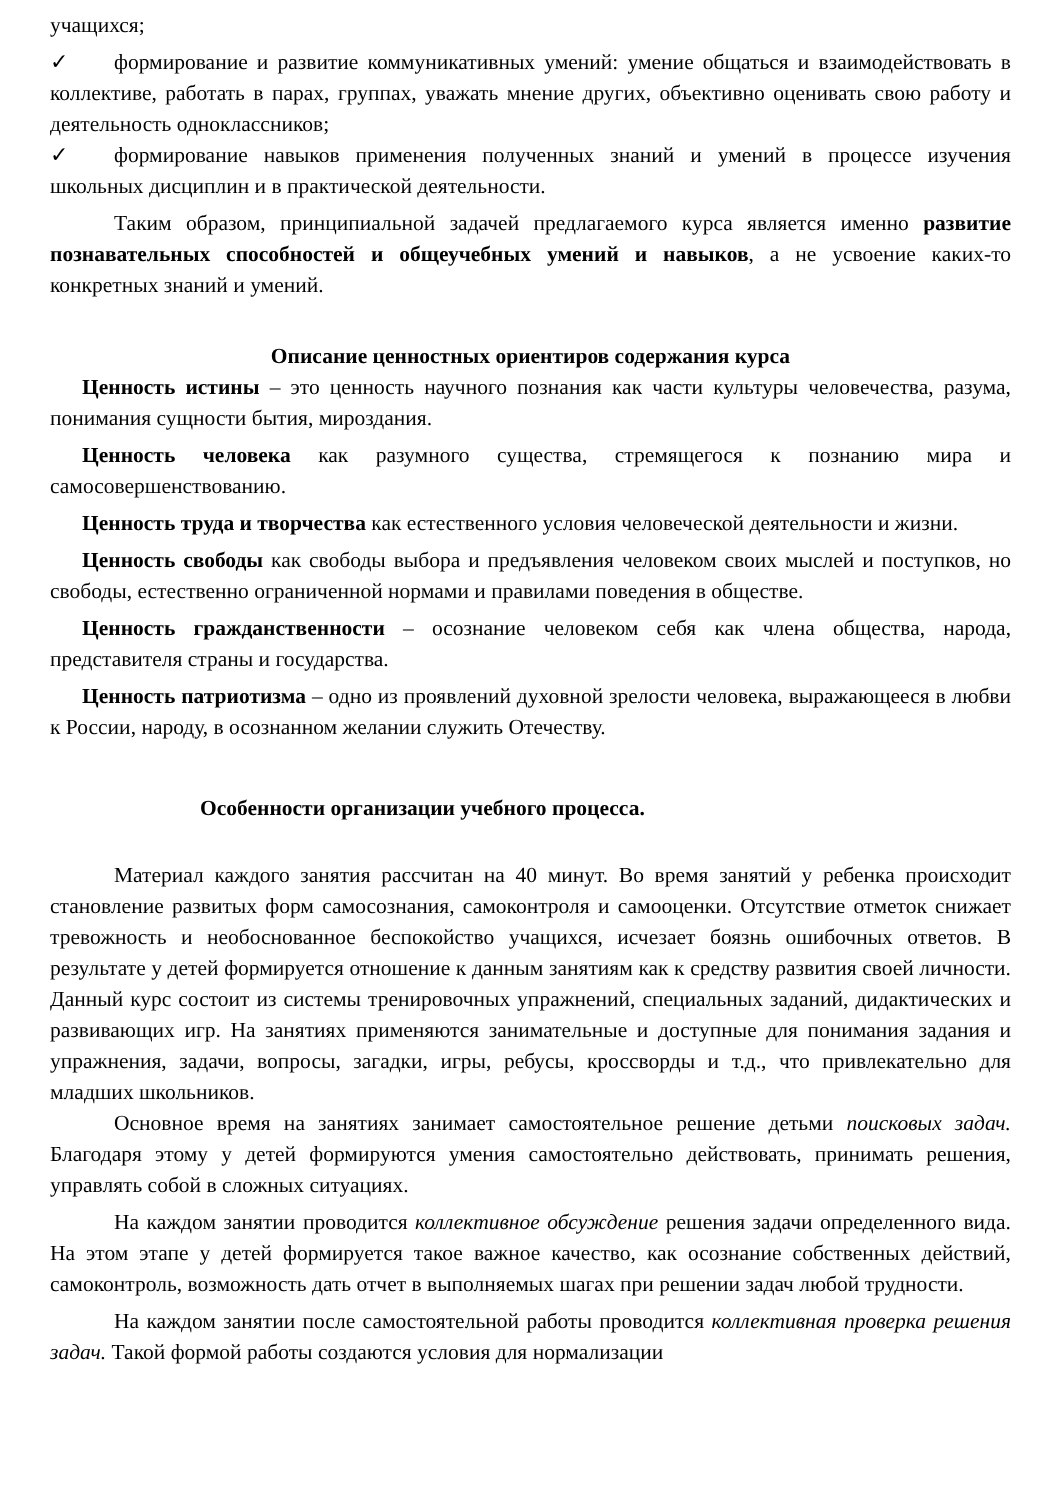учащихся;
✓ формирование и развитие коммуникативных умений: умение общаться и взаимодействовать в коллективе, работать в парах, группах, уважать мнение других, объективно оценивать свою работу и деятельность одноклассников;
✓ формирование навыков применения полученных знаний и умений в процессе изучения школьных дисциплин и в практической деятельности.
Таким образом, принципиальной задачей предлагаемого курса является именно развитие познавательных способностей и общеучебных умений и навыков, а не усвоение каких-то конкретных знаний и умений.
Описание ценностных ориентиров содержания курса
Ценность истины – это ценность научного познания как части культуры человечества, разума, понимания сущности бытия, мироздания.
Ценность человека как разумного существа, стремящегося к познанию мира и самосовершенствованию.
Ценность труда и творчества как естественного условия человеческой деятельности и жизни.
Ценность свободы как свободы выбора и предъявления человеком своих мыслей и поступков, но свободы, естественно ограниченной нормами и правилами поведения в обществе.
Ценность гражданственности – осознание человеком себя как члена общества, народа, представителя страны и государства.
Ценность патриотизма – одно из проявлений духовной зрелости человека, выражающееся в любви к России, народу, в осознанном желании служить Отечеству.
Особенности организации учебного процесса.
Материал каждого занятия рассчитан на 40 минут. Во время занятий у ребенка происходит становление развитых форм самосознания, самоконтроля и самооценки. Отсутствие отметок снижает тревожность и необоснованное беспокойство учащихся, исчезает боязнь ошибочных ответов. В результате у детей формируется отношение к данным занятиям как к средству развития своей личности. Данный курс состоит из системы тренировочных упражнений, специальных заданий, дидактических и развивающих игр. На занятиях применяются занимательные и доступные для понимания задания и упражнения, задачи, вопросы, загадки, игры, ребусы, кроссворды и т.д., что привлекательно для младших школьников.
Основное время на занятиях занимает самостоятельное решение детьми поисковых задач. Благодаря этому у детей формируются умения самостоятельно действовать, принимать решения, управлять собой в сложных ситуациях.
На каждом занятии проводится коллективное обсуждение решения задачи определенного вида. На этом этапе у детей формируется такое важное качество, как осознание собственных действий, самоконтроль, возможность дать отчет в выполняемых шагах при решении задач любой трудности.
На каждом занятии после самостоятельной работы проводится коллективная проверка решения задач. Такой формой работы создаются условия для нормализации